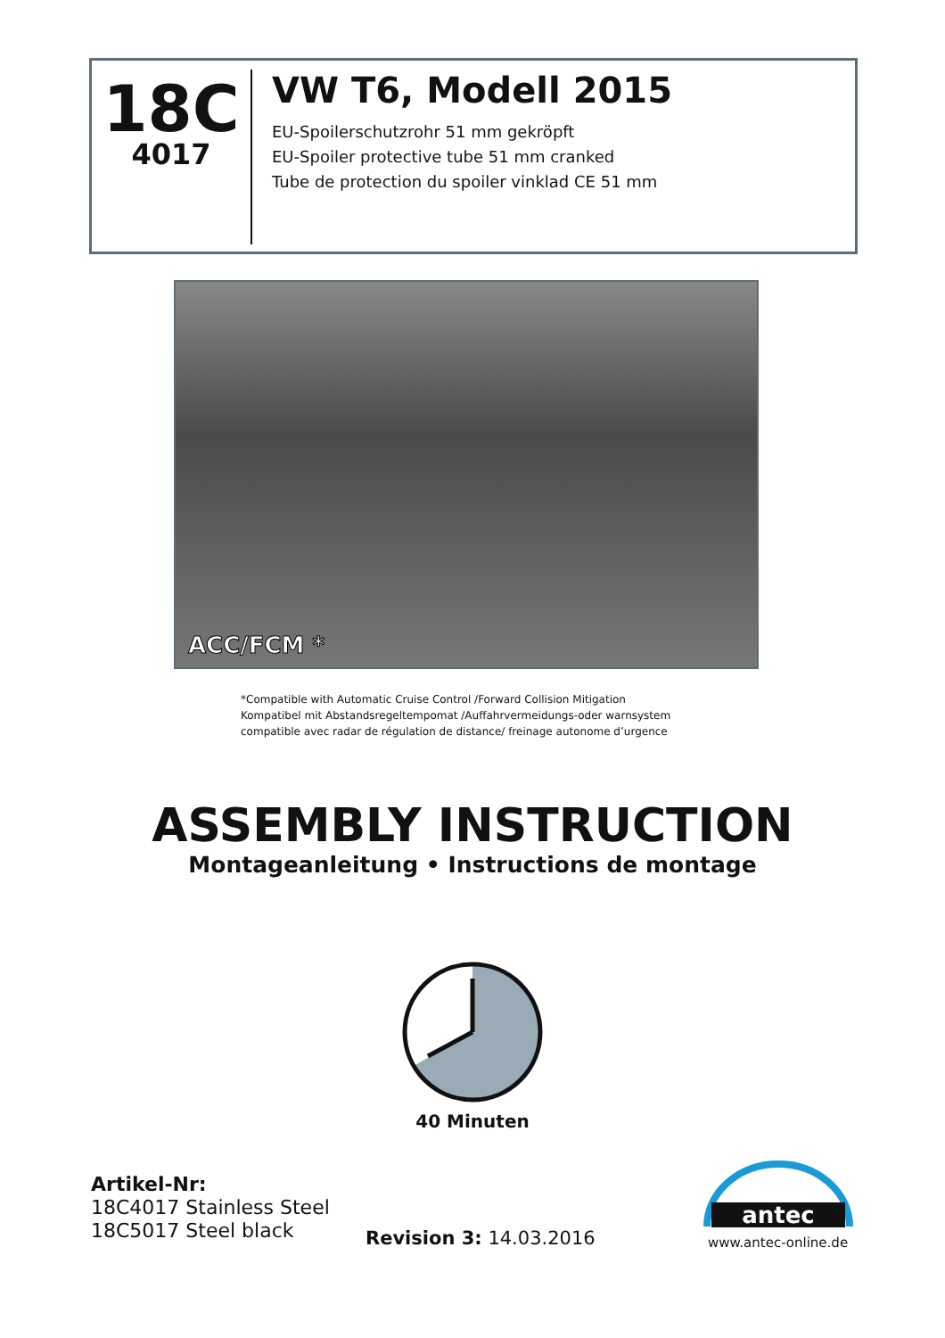18C
4017
VW T6, Modell 2015
EU-Spoilerschutzrohr 51 mm gekröpft
EU-Spoiler protective tube 51 mm cranked
Tube de protection du spoiler vinklad CE 51 mm
ACC/FCM *
*Compatible with Automatic Cruise Control /Forward Collision Mitigation
Kompatibel mit Abstandsregeltempomat /Auffahrvermeidungs-oder warnsystem
compatible avec radar de régulation de distance/ freinage autonome d’urgence
ASSEMBLY INSTRUCTION
Montageanleitung • Instructions de montage
40 Minuten
Artikel-Nr:
18C4017 Stainless Steel
18C5017 Steel black
Revision 3: 14.03.2016
antec
www.antec-online.de